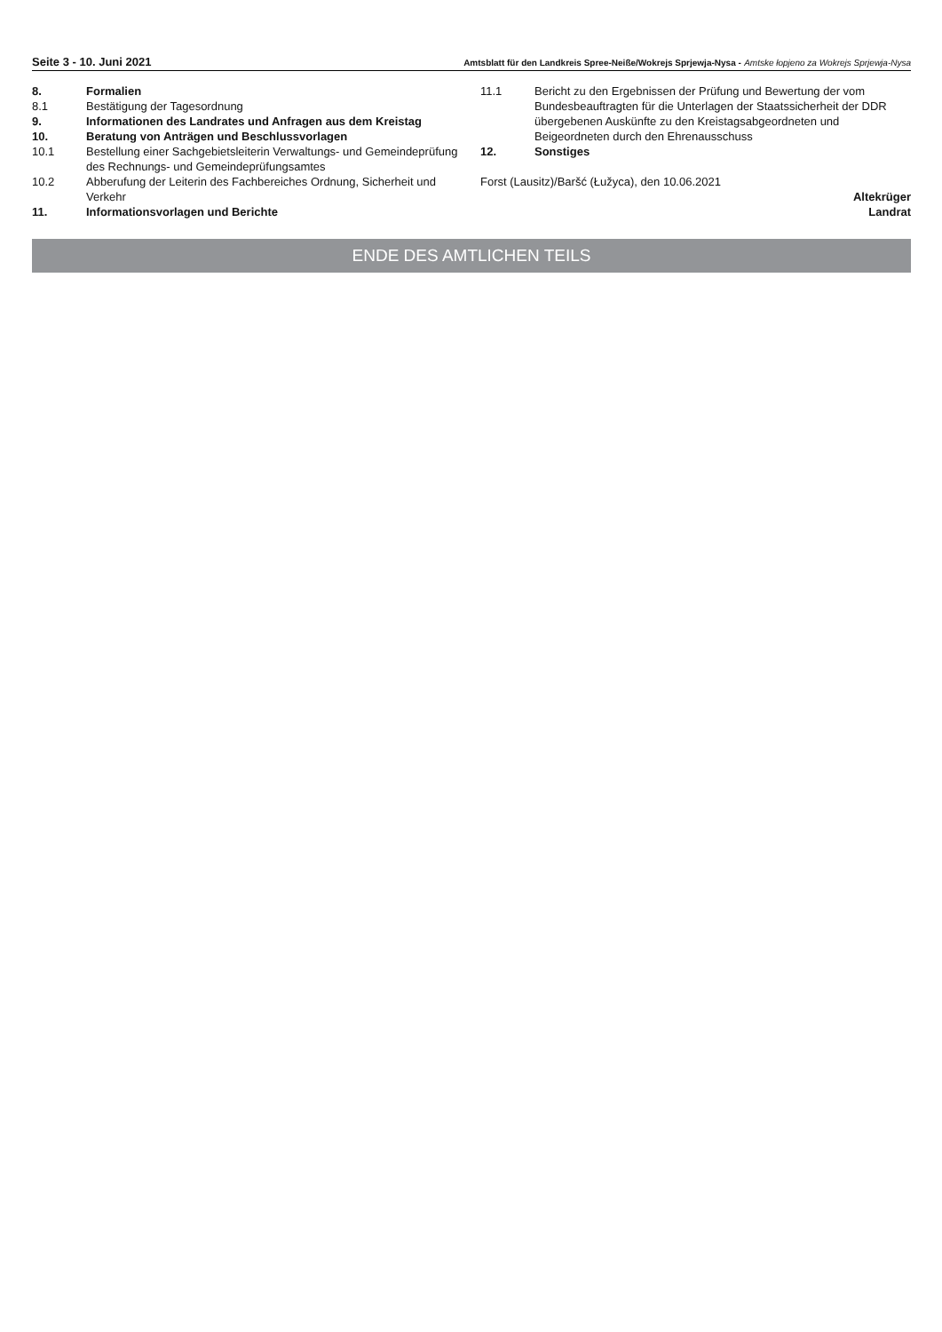Seite 3 - 10. Juni 2021 Amtsblatt für den Landkreis Spree-Neiße/Wokrejs Sprjewja-Nysa - Amtske łopjeno za Wokrejs Sprjewja-Nysa
8. Formalien
8.1 Bestätigung der Tagesordnung
9. Informationen des Landrates und Anfragen aus dem Kreistag
10. Beratung von Anträgen und Beschlussvorlagen
10.1 Bestellung einer Sachgebietsleiterin Verwaltungs- und Gemeindeprüfung des Rechnungs- und Gemeindeprüfungsamtes
10.2 Abberufung der Leiterin des Fachbereiches Ordnung, Sicherheit und Verkehr
11. Informationsvorlagen und Berichte
11.1 Bericht zu den Ergebnissen der Prüfung und Bewertung der vom Bundesbeauftragten für die Unterlagen der Staatssicherheit der DDR übergebenen Auskünfte zu den Kreistagsabgeordneten und Beigeordneten durch den Ehrenausschuss
12. Sonstiges
Forst (Lausitz)/Baršć (Łužyca), den 10.06.2021
Altekrüger
Landrat
ENDE DES AMTLICHEN TEILS